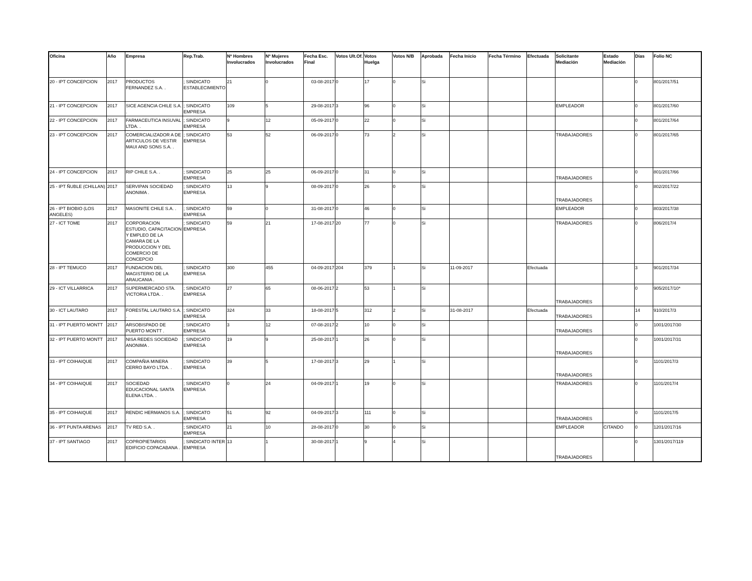| Oficina | Año | Empresa | Rep.Trab. | Nº Hombres Involucrados | Nº Mujeres Involucrados | Fecha Esc. Final | Votos Ult.Of. | Votos Huelga | Votos N/B | Aprobada | Fecha Inicio | Fecha Término | Efectuada | Solicitante Mediación | Estado Mediación | Días | Folio NC |
| --- | --- | --- | --- | --- | --- | --- | --- | --- | --- | --- | --- | --- | --- | --- | --- | --- | --- |
| 20 - IPT CONCEPCION | 2017 | PRODUCTOS FERNANDEZ S.A. . | ; SINDICATO ESTABLECIMIENTO | 21 | 0 | 03-08-2017 | 0 | 17 | 0 | Si | | | | | | 0 | 801/2017/51 |
| 21 - IPT CONCEPCION | 2017 | SICE AGENCIA CHILE S.A. . | ; SINDICATO EMPRESA | 109 | 5 | 29-08-2017 | 3 | 96 | 0 | Si | | | | EMPLEADOR | | 0 | 801/2017/60 |
| 22 - IPT CONCEPCION | 2017 | FARMACEUTICA INSUVAL LTDA. . | ; SINDICATO EMPRESA | 9 | 12 | 05-09-2017 | 0 | 22 | 0 | Si | | | | | | 0 | 801/2017/64 |
| 23 - IPT CONCEPCION | 2017 | COMERCIALIZADOR A DE ARTICULOS DE VESTIR MAUI AND SONS S.A. . | ; SINDICATO EMPRESA | 53 | 52 | 06-09-2017 | 0 | 73 | 2 | Si | | | | TRABAJADORES | | 0 | 801/2017/65 |
| 24 - IPT CONCEPCION | 2017 | RIP CHILE S.A. . | ; SINDICATO EMPRESA | 25 | 25 | 06-09-2017 | 0 | 31 | 0 | Si | | | | TRABAJADORES | | 0 | 801/2017/66 |
| 25 - IPT ÑUBLE (CHILLAN) | 2017 | SERVIPAN SOCIEDAD ANONIMA . | ; SINDICATO EMPRESA | 13 | 9 | 08-09-2017 | 0 | 26 | 0 | Si | | | | TRABAJADORES | | 0 | 802/2017/22 |
| 26 - IPT BIOBIO (LOS ANGELES) | 2017 | MASONITE CHILE S.A. . | ; SINDICATO EMPRESA | 59 | 0 | 31-08-2017 | 0 | 46 | 0 | Si | | | | EMPLEADOR | | 0 | 803/2017/38 |
| 27 - ICT TOME | 2017 | CORPORACION ESTUDIO, CAPACITACION Y EMPLEO DE LA CAMARA DE LA PRODUCCION Y DEL COMERCIO DE CONCEPCIO | ; SINDICATO EMPRESA | 59 | 21 | 17-08-2017 | 20 | 77 | 0 | Si | | | | TRABAJADORES | | 0 | 806/2017/4 |
| 28 - IPT TEMUCO | 2017 | FUNDACION DEL MAGISTERIO DE LA ARAUCANIA . | ; SINDICATO EMPRESA | 300 | 455 | 04-09-2017 | 204 | 379 | 1 | Si | 11-09-2017 | | Efectuada | | | 3 | 901/2017/34 |
| 29 - ICT VILLARRICA | 2017 | SUPERMERCADO STA. VICTORIA LTDA. . | ; SINDICATO EMPRESA | 27 | 65 | 08-06-2017 | 2 | 53 | 1 | Si | | | | TRABAJADORES | | 0 | 905/2017/10* |
| 30 - ICT LAUTARO | 2017 | FORESTAL LAUTARO S.A. . | ; SINDICATO EMPRESA | 324 | 33 | 18-08-2017 | 5 | 312 | 2 | Si | 31-08-2017 | | Efectuada | TRABAJADORES | | 14 | 910/2017/3 |
| 31 - IPT PUERTO MONTT | 2017 | ARSOBISPADO DE PUERTO MONTT . | ; SINDICATO EMPRESA | 3 | 12 | 07-08-2017 | 2 | 10 | 0 | Si | | | | TRABAJADORES | | 0 | 1001/2017/30 |
| 32 - IPT PUERTO MONTT | 2017 | NISA REDES SOCIEDAD ANONIMA . | ; SINDICATO EMPRESA | 19 | 9 | 25-08-2017 | 1 | 26 | 0 | Si | | | | TRABAJADORES | | 0 | 1001/2017/31 |
| 33 - IPT COIHAIQUE | 2017 | COMPAÑIA MINERA CERRO BAYO LTDA. . | ; SINDICATO EMPRESA | 39 | 5 | 17-08-2017 | 3 | 29 | 1 | Si | | | | TRABAJADORES | | 0 | 1101/2017/3 |
| 34 - IPT COIHAIQUE | 2017 | SOCIEDAD EDUCACIONAL SANTA ELENA LTDA. . | ; SINDICATO EMPRESA | 0 | 24 | 04-09-2017 | 1 | 19 | 0 | Si | | | | TRABAJADORES | | 0 | 1101/2017/4 |
| 35 - IPT COIHAIQUE | 2017 | RENDIC HERMANOS S.A. . | ; SINDICATO EMPRESA | 51 | 92 | 04-09-2017 | 3 | 111 | 0 | Si | | | | TRABAJADORES | | 0 | 1101/2017/5 |
| 36 - IPT PUNTA ARENAS | 2017 | TV RED S.A. . | ; SINDICATO EMPRESA | 21 | 10 | 28-08-2017 | 0 | 30 | 0 | Si | | | | EMPLEADOR | CITANDO | 0 | 1201/2017/16 |
| 37 - IPT SANTIAGO | 2017 | COPROPIETARIOS EDIFICIO COPACABANA . | ; SINDICATO INTER EMPRESA | 13 | 1 | 30-08-2017 | 1 | 9 | 4 | Si | | | | TRABAJADORES | | 0 | 1301/2017/119 |